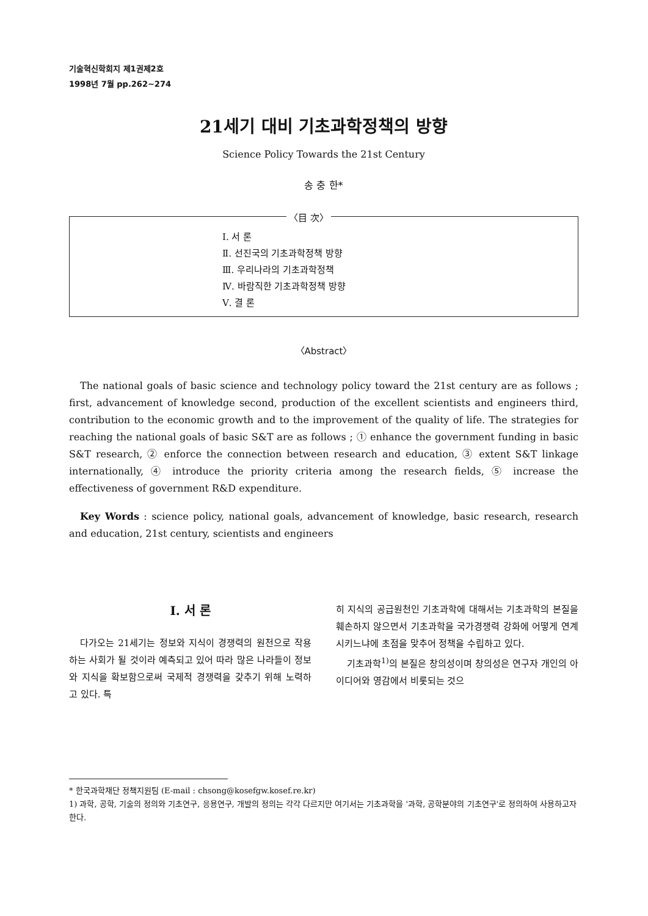기술혁신학회지 제1권제2호
1998년 7월 pp.262~274
21세기 대비 기초과학정책의 방향
Science Policy Towards the 21st Century
송 충 한*
〈目 次〉
Ⅰ. 서 론
Ⅱ. 선진국의 기초과학정책 방향
Ⅲ. 우리나라의 기초과학정책
Ⅳ. 바람직한 기초과학정책 방향
Ⅴ. 결 론
〈Abstract〉
The national goals of basic science and technology policy toward the 21st century are as follows ; first, advancement of knowledge second, production of the excellent scientists and engineers third, contribution to the economic growth and to the improvement of the quality of life. The strategies for reaching the national goals of basic S&T are as follows ; ① enhance the government funding in basic S&T research, ② enforce the connection between research and education, ③ extent S&T linkage internationally, ④ introduce the priority criteria among the research fields, ⑤ increase the effectiveness of government R&D expenditure.
Key Words : science policy, national goals, advancement of knowledge, basic research, research and education, 21st century, scientists and engineers
Ⅰ. 서 론
다가오는 21세기는 정보와 지식이 경쟁력의 원천으로 작용하는 사회가 될 것이라 예측되고 있어 따라 많은 나라들이 정보와 지식을 확보함으로써 국제적 경쟁력을 갖추기 위해 노력하고 있다. 특
히 지식의 공급원천인 기초과학에 대해서는 기초과학의 본질을 훼손하지 않으면서 기초과학을 국가경쟁력 강화에 어떻게 연계시키느냐에 초점을 맞추어 정책을 수립하고 있다.
기초과학<sup>1)</sup>의 본질은 창의성이며 창의성은 연구자 개인의 아이디어와 영감에서 비롯되는 것으
* 한국과학재단 정책지원팀 (E-mail : chsong@kosefgw.kosef.re.kr)
1) 과학, 공학, 기술의 정의와 기초연구, 응용연구, 개발의 정의는 각각 다르지만 여기서는 기초과학을 '과학, 공학분야의 기초연구'로 정의하여 사용하고자 한다.